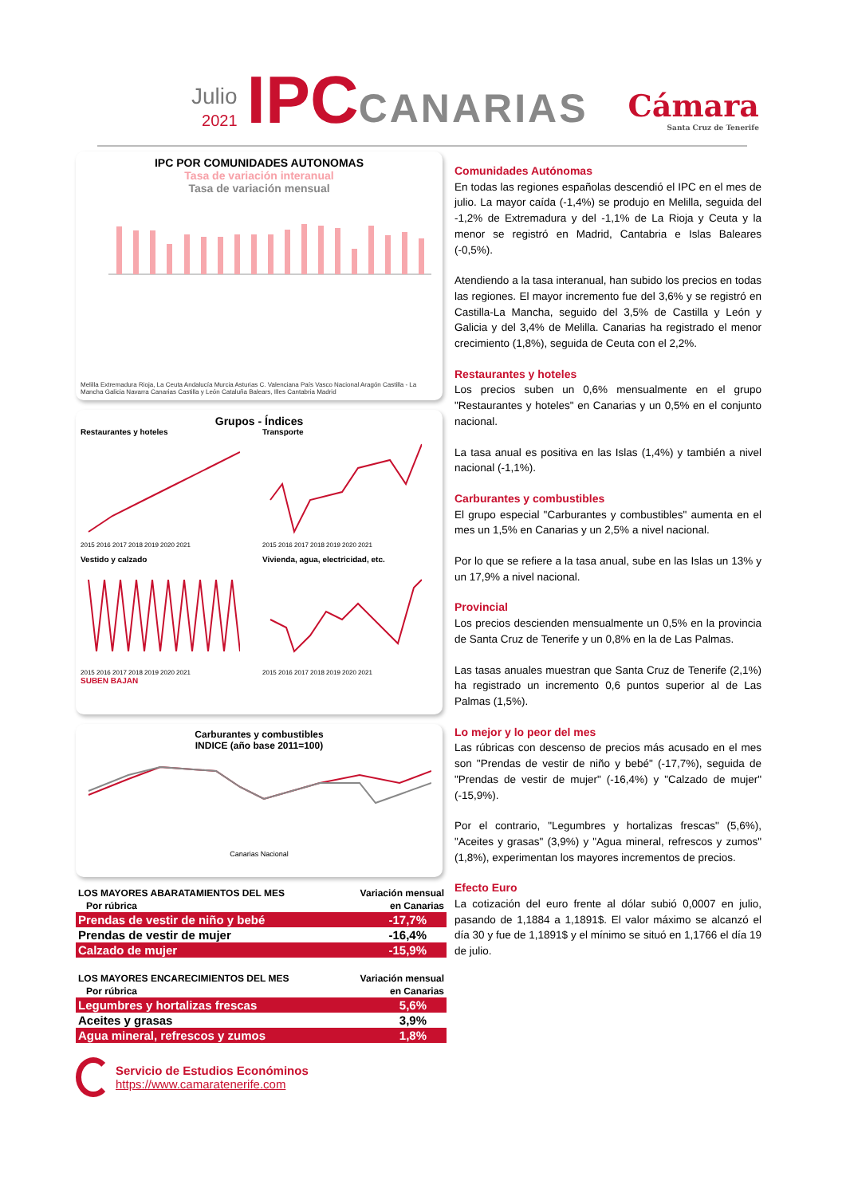Julio
2021
IPC
CANARIAS
Cámara
Santa Cruz de Tenerife
IPC POR COMUNIDADES AUTONOMAS
Tasa de variación interanual
Tasa de variación mensual
Melilla Extremadura Rioja, La Ceuta Andalucía Murcia Asturias C. Valenciana País Vasco Nacional Aragón Castilla - La Mancha Galicia Navarra Canarias Castilla y León Cataluña Balears, Illes Cantabria Madrid
Grupos - Índices
Restaurantes y hoteles
2015 2016 2017 2018 2019 2020 2021
Transporte
2015 2016 2017 2018 2019 2020 2021
Vestido y calzado
2015 2016 2017 2018 2019 2020 2021
Vivienda, agua, electricidad, etc.
2015 2016 2017 2018 2019 2020 2021
SUBEN BAJAN
Carburantes y combustibles
INDICE (año base 2011=100)
Canarias Nacional
| LOS MAYORES ABARATAMIENTOS DEL MES | Variación mensual |
| --- | --- |
| Por rúbrica | en Canarias |
| Prendas de vestir de niño y bebé | -17,7% |
| Prendas de vestir de mujer | -16,4% |
| Calzado de mujer | -15,9% |
| LOS MAYORES ENCARECIMIENTOS DEL MES | Variación mensual |
| --- | --- |
| Por rúbrica | en Canarias |
| Legumbres y hortalizas frescas | 5,6% |
| Aceites y grasas | 3,9% |
| Agua mineral, refrescos y zumos | 1,8% |
Servicio de Estudios Económinos
https://www.camaratenerife.com
Comunidades Autónomas
En todas las regiones españolas descendió el IPC en el mes de julio. La mayor caída (-1,4%) se produjo en Melilla, seguida del -1,2% de Extremadura y del -1,1% de La Rioja y Ceuta y la menor se registró en Madrid, Cantabria e Islas Baleares (-0,5%).
Atendiendo a la tasa interanual, han subido los precios en todas las regiones. El mayor incremento fue del 3,6% y se registró en Castilla-La Mancha, seguido del 3,5% de Castilla y León y Galicia y del 3,4% de Melilla. Canarias ha registrado el menor crecimiento (1,8%), seguida de Ceuta con el 2,2%.
Restaurantes y hoteles
Los precios suben un 0,6% mensualmente en el grupo "Restaurantes y hoteles" en Canarias y un 0,5% en el conjunto nacional.
La tasa anual es positiva en las Islas (1,4%) y también a nivel nacional (-1,1%).
Carburantes y combustibles
El grupo especial "Carburantes y combustibles" aumenta en el mes un 1,5% en Canarias y un 2,5% a nivel nacional.
Por lo que se refiere a la tasa anual, sube en las Islas un 13% y un 17,9% a nivel nacional.
Provincial
Los precios descienden mensualmente un 0,5% en la provincia de Santa Cruz de Tenerife y un 0,8% en la de Las Palmas.
Las tasas anuales muestran que Santa Cruz de Tenerife (2,1%) ha registrado un incremento 0,6 puntos superior al de Las Palmas (1,5%).
Lo mejor y lo peor del mes
Las rúbricas con descenso de precios más acusado en el mes son "Prendas de vestir de niño y bebé" (-17,7%), seguida de "Prendas de vestir de mujer" (-16,4%) y "Calzado de mujer" (-15,9%).
Por el contrario, "Legumbres y hortalizas frescas" (5,6%), "Aceites y grasas" (3,9%) y "Agua mineral, refrescos y zumos" (1,8%), experimentan los mayores incrementos de precios.
Efecto Euro
La cotización del euro frente al dólar subió 0,0007 en julio, pasando de 1,1884 a 1,1891$. El valor máximo se alcanzó el día 30 y fue de 1,1891$ y el mínimo se situó en 1,1766 el día 19 de julio.